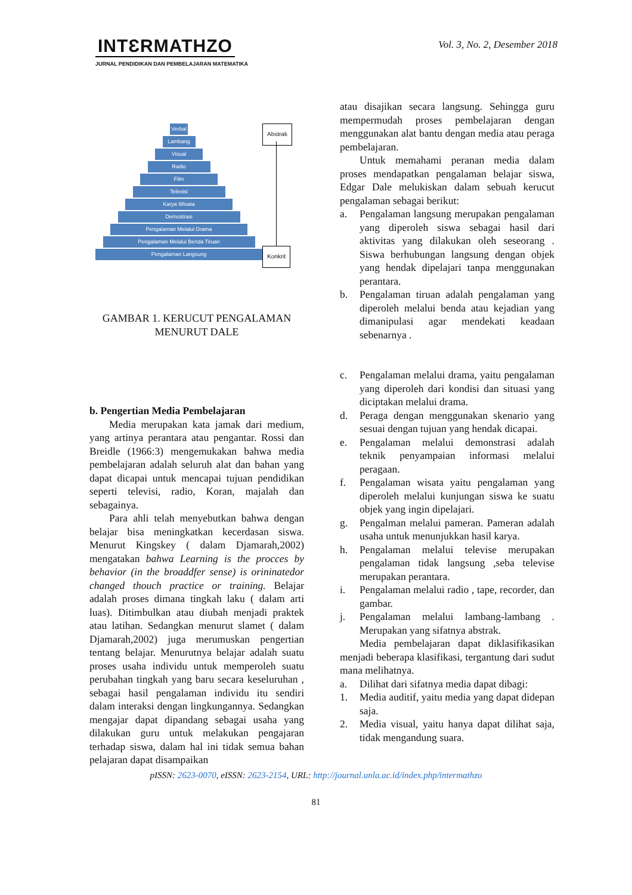INTƐRMATHZO
JURNAL PENDIDIKAN DAN PEMBELAJARAN MATEMATIKA
Vol. 3, No. 2, Desember 2018
Verbal
Lambang
Visual
Radio
Film
Televisi
Karya Wisata
Demostrasi
Pengalaman Melalui Drama
Pengalaman Melalui Benda Tiruan
Pengalaman Langsung
Abstrak
Konkrit
GAMBAR 1. KERUCUT PENGALAMAN
MENURUT DALE
b. Pengertian Media Pembelajaran
Media merupakan kata jamak dari medium, yang artinya perantara atau pengantar. Rossi dan Breidle (1966:3) mengemukakan bahwa media pembelajaran adalah seluruh alat dan bahan yang dapat dicapai untuk mencapai tujuan pendidikan seperti televisi, radio, Koran, majalah dan sebagainya.
Para ahli telah menyebutkan bahwa dengan belajar bisa meningkatkan kecerdasan siswa. Menurut Kingskey ( dalam Djamarah,2002) mengatakan bahwa Learning is the procces by behavior (in the broaddfer sense) is orininatedor changed thouch practice or training. Belajar adalah proses dimana tingkah laku ( dalam arti luas). Ditimbulkan atau diubah menjadi praktek atau latihan. Sedangkan menurut slamet ( dalam Djamarah,2002) juga merumuskan pengertian tentang belajar. Menurutnya belajar adalah suatu proses usaha individu untuk memperoleh suatu perubahan tingkah yang baru secara keseluruhan , sebagai hasil pengalaman individu itu sendiri dalam interaksi dengan lingkungannya. Sedangkan mengajar dapat dipandang sebagai usaha yang dilakukan guru untuk melakukan pengajaran terhadap siswa, dalam hal ini tidak semua bahan pelajaran dapat disampaikan
atau disajikan secara langsung. Sehingga guru mempermudah proses pembelajaran dengan menggunakan alat bantu dengan media atau peraga pembelajaran.
Untuk memahami peranan media dalam proses mendapatkan pengalaman belajar siswa, Edgar Dale melukiskan dalam sebuah kerucut pengalaman sebagai berikut:
a. Pengalaman langsung merupakan pengalaman yang diperoleh siswa sebagai hasil dari aktivitas yang dilakukan oleh seseorang . Siswa berhubungan langsung dengan objek yang hendak dipelajari tanpa menggunakan perantara.
b. Pengalaman tiruan adalah pengalaman yang diperoleh melalui benda atau kejadian yang dimanipulasi agar mendekati keadaan sebenarnya .
c. Pengalaman melalui drama, yaitu pengalaman yang diperoleh dari kondisi dan situasi yang diciptakan melalui drama.
d. Peraga dengan menggunakan skenario yang sesuai dengan tujuan yang hendak dicapai.
e. Pengalaman melalui demonstrasi adalah teknik penyampaian informasi melalui peragaan.
f. Pengalaman wisata yaitu pengalaman yang diperoleh melalui kunjungan siswa ke suatu objek yang ingin dipelajari.
g. Pengalman melalui pameran. Pameran adalah usaha untuk menunjukkan hasil karya.
h. Pengalaman melalui televise merupakan pengalaman tidak langsung ,seba televise merupakan perantara.
i. Pengalaman melalui radio , tape, recorder, dan gambar.
j. Pengalaman melalui lambang-lambang . Merupakan yang sifatnya abstrak.
Media pembelajaran dapat diklasifikasikan menjadi beberapa klasifikasi, tergantung dari sudut mana melihatnya.
a. Dilihat dari sifatnya media dapat dibagi:
1. Media auditif, yaitu media yang dapat didepan saja.
2. Media visual, yaitu hanya dapat dilihat saja, tidak mengandung suara.
pISSN: 2623-0070, eISSN: 2623-2154, URL: http://journal.unla.ac.id/index.php/intermathzo
81